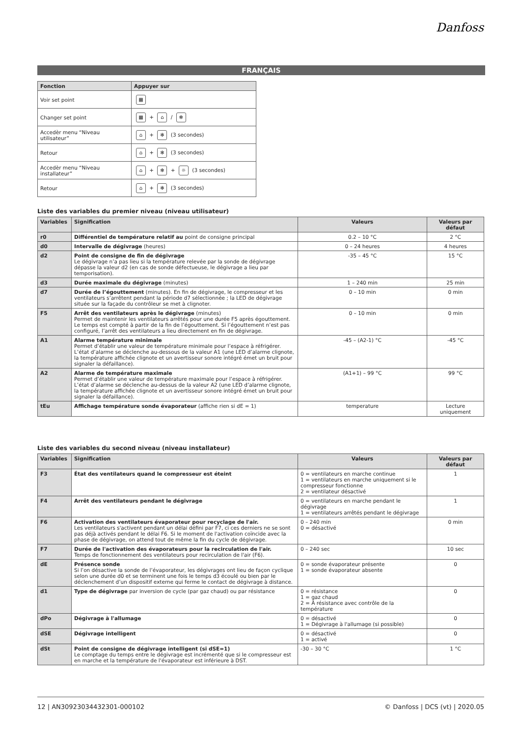Danfoss
FRANÇAIS
| Fonction | Appuyer sur |
| --- | --- |
| Voir set point | ▦ |
| Changer set point | ▦ + ⌂ / ✻ |
| Accedèr menu “Niveau utilisateur” | ⌂ + ✻ (3 secondes) |
| Retour | ⌂ + ✻ (3 secondes) |
| Accedèr menu “Niveau installateur” | ⌂ + ✻ + ☼ (3 secondes) |
| Retour | ⌂ + ✻ (3 secondes) |
Liste des variables du premier niveau (niveau utilisateur)
| Variables | Signification | Valeurs | Valeurs par défaut |
| --- | --- | --- | --- |
| r0 | Différentiel de température relatif au point de consigne principal | 0.2 – 10 °C | 2 °C |
| d0 | Intervalle de dégivrage (heures) | 0 – 24 heures | 4 heures |
| d2 | Point de consigne de fin de dégivrage Le dégivrage n’a pas lieu si la température relevée par la sonde de dégivrage dépasse la valeur d2 (en cas de sonde défectueuse, le dégivrage a lieu par temporisation). | -35 – 45 °C | 15 °C |
| d3 | Durée maximale du dégivrage (minutes) | 1 – 240 min | 25 min |
| d7 | Durée de l’égouttement (minutes). En fin de dégivrage, le compresseur et les ventilateurs s’arrêtent pendant la période d7 sélectionnée ; la LED de dégivrage située sur la façade du contrôleur se met à clignoter. | 0 – 10 min | 0 min |
| F5 | Arrêt des ventilateurs après le dégivrage (minutes) Permet de maintenir les ventilateurs arrêtés pour une durée F5 après égouttement. Le temps est compté à partir de la fin de l’égouttement. Si l’égouttement n’est pas configuré, l’arrêt des ventilateurs a lieu directement en fin de dégivrage. | 0 – 10 min | 0 min |
| A1 | Alarme température minimale Permet d’établir une valeur de température minimale pour l’espace à réfrigérer. L’état d’alarme se déclenche au-dessous de la valeur A1 (une LED d’alarme clignote, la température affichée clignote et un avertisseur sonore intégré émet un bruit pour signaler la défaillance). | -45 – (A2-1) °C | -45 °C |
| A2 | Alarme de température maximale Permet d’établir une valeur de température maximale pour l’espace à réfrigérer. L’état d’alarme se déclenche au-dessus de la valeur A2 (une LED d’alarme clignote, la température affichée clignote et un avertisseur sonore intégré émet un bruit pour signaler la défaillance). | (A1+1) – 99 °C | 99 °C |
| tEu | Affichage température sonde évaporateur (affiche rien si dE = 1) | temperature | Lecture uniquement |
Liste des variables du second niveau (niveau installateur)
| Variables | Signification | Valeurs | Valeurs par défaut |
| --- | --- | --- | --- |
| F3 | État des ventilateurs quand le compresseur est éteint | 0 = ventilateurs en marche continue 1 = ventilateurs en marche uniquement si le compresseur fonctionne 2 = ventilateur désactivé | 1 |
| F4 | Arrêt des ventilateurs pendant le dégivrage | 0 = ventilateurs en marche pendant le dégivrage 1 = ventilateurs arrêtés pendant le dégivrage | 1 |
| F6 | Activation des ventilateurs évaporateur pour recyclage de l'air. Les ventilateurs s'activent pendant un délai défini par F7, ci ces derniers ne se sont pas déjà activés pendant le délai F6. Si le moment de l'activation coïncide avec la phase de dégivrage, on attend tout de même la fin du cycle de dégivrage. | 0 – 240 min 0 = désactivé | 0 min |
| F7 | Durée de l'activation des évaporateurs pour la recirculation de l'air. Temps de fonctionnement des ventilateurs pour recirculation de l'air (F6). | 0 – 240 sec | 10 sec |
| dE | Présence sonde Si l’on désactive la sonde de l’évaporateur, les dégivrages ont lieu de façon cyclique selon une durée d0 et se terminent une fois le temps d3 écoulé ou bien par le déclenchement d’un dispositif externe qui ferme le contact de dégivrage à distance. | 0 = sonde évaporateur présente 1 = sonde évaporateur absente | 0 |
| d1 | Type de dégivrage par inversion de cycle (par gaz chaud) ou par résistance | 0 = résistance 1 = gaz chaud 2 = À résistance avec contrôle de la température | 0 |
| dPo | Dégivrage à l'allumage | 0 = désactivé 1 = Dégivrage à l'allumage (si possible) | 0 |
| dSE | Dégivrage intelligent | 0 = désactivé 1 = activé | 0 |
| dSt | Point de consigne de dégivrage intelligent (si dSE=1) Le comptage du temps entre le dégivrage est incrémenté que si le compresseur est en marche et la température de l'évaporateur est inférieure à DST. | -30 – 30 °C | 1 °C |
12 | AN30923034432301-000102 © Danfoss | DCS (vt) | 2020.05